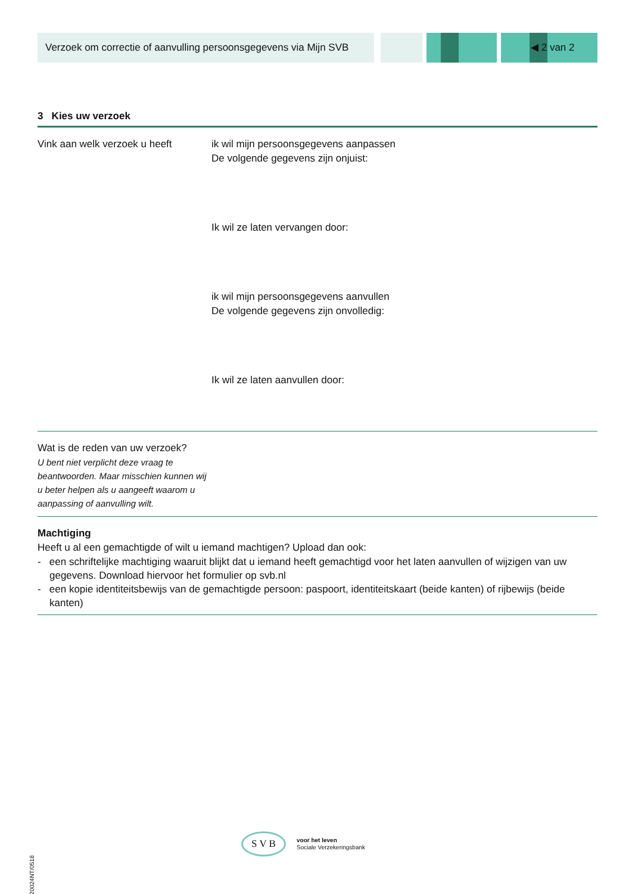Verzoek om correctie of aanvulling persoonsgegevens via Mijn SVB
◀ 2 van 2
3 Kies uw verzoek
Vink aan welk verzoek u heeft
ik wil mijn persoonsgegevens aanpassen
De volgende gegevens zijn onjuist:
Ik wil ze laten vervangen door:
ik wil mijn persoonsgegevens aanvullen
De volgende gegevens zijn onvolledig:
Ik wil ze laten aanvullen door:
Wat is de reden van uw verzoek?
U bent niet verplicht deze vraag te beantwoorden. Maar misschien kunnen wij u beter helpen als u aangeeft waarom u aanpassing of aanvulling wilt.
Machtiging
Heeft u al een gemachtigde of wilt u iemand machtigen? Upload dan ook:
- een schriftelijke machtiging waaruit blijkt dat u iemand heeft gemachtigd voor het laten aanvullen of wijzigen van uw gegevens. Download hiervoor het formulier op svb.nl
- een kopie identiteitsbewijs van de gemachtigde persoon: paspoort, identiteitskaart (beide kanten) of rijbewijs (beide kanten)
20024NT/0518
S V B
voor het leven
Sociale Verzekeringsbank